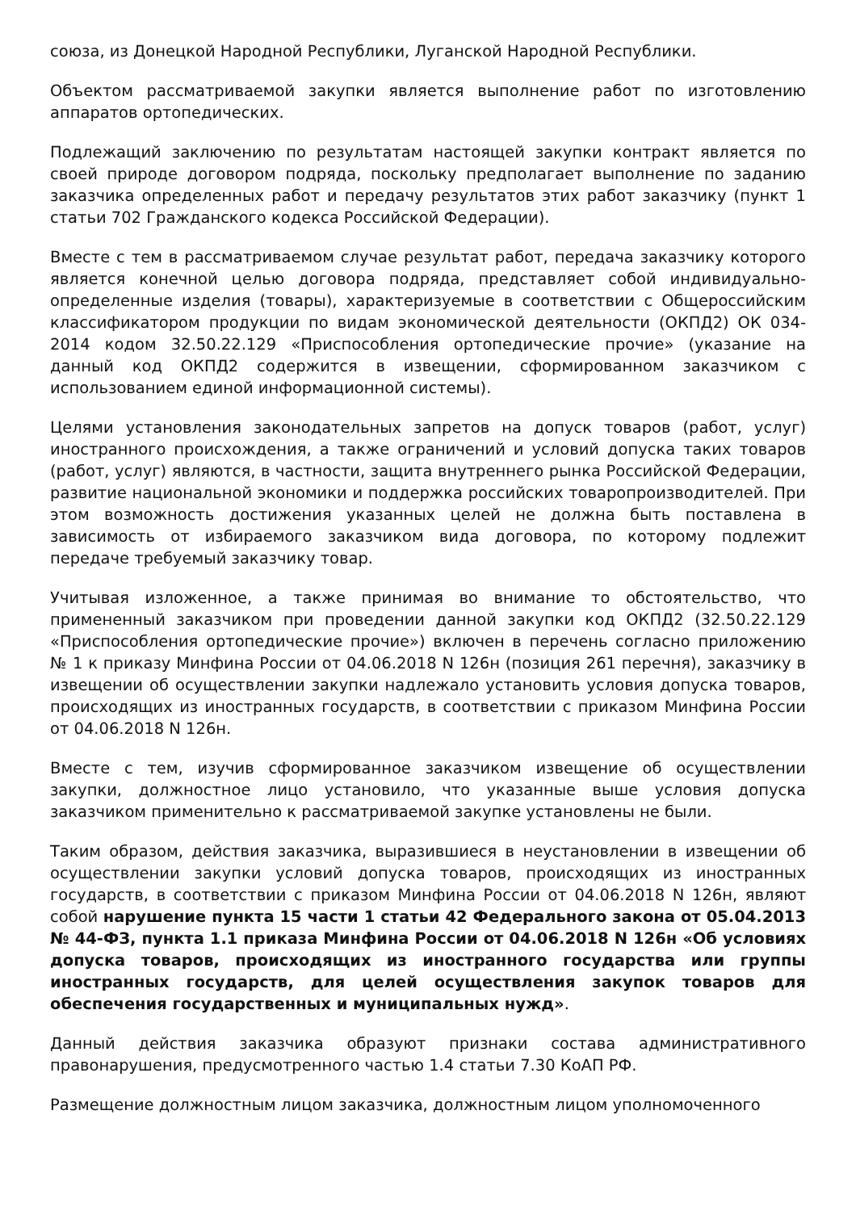союза, из Донецкой Народной Республики, Луганской Народной Республики.
Объектом рассматриваемой закупки является выполнение работ по изготовлению аппаратов ортопедических.
Подлежащий заключению по результатам настоящей закупки контракт является по своей природе договором подряда, поскольку предполагает выполнение по заданию заказчика определенных работ и передачу результатов этих работ заказчику (пункт 1 статьи 702 Гражданского кодекса Российской Федерации).
Вместе с тем в рассматриваемом случае результат работ, передача заказчику которого является конечной целью договора подряда, представляет собой индивидуально-определенные изделия (товары), характеризуемые в соответствии с Общероссийским классификатором продукции по видам экономической деятельности (ОКПД2) ОК 034-2014 кодом 32.50.22.129 «Приспособления ортопедические прочие» (указание на данный код ОКПД2 содержится в извещении, сформированном заказчиком с использованием единой информационной системы).
Целями установления законодательных запретов на допуск товаров (работ, услуг) иностранного происхождения, а также ограничений и условий допуска таких товаров (работ, услуг) являются, в частности, защита внутреннего рынка Российской Федерации, развитие национальной экономики и поддержка российских товаропроизводителей. При этом возможность достижения указанных целей не должна быть поставлена в зависимость от избираемого заказчиком вида договора, по которому подлежит передаче требуемый заказчику товар.
Учитывая изложенное, а также принимая во внимание то обстоятельство, что примененный заказчиком при проведении данной закупки код ОКПД2 (32.50.22.129 «Приспособления ортопедические прочие») включен в перечень согласно приложению № 1 к приказу Минфина России от 04.06.2018 N 126н (позиция 261 перечня), заказчику в извещении об осуществлении закупки надлежало установить условия допуска товаров, происходящих из иностранных государств, в соответствии с приказом Минфина России от 04.06.2018 N 126н.
Вместе с тем, изучив сформированное заказчиком извещение об осуществлении закупки, должностное лицо установило, что указанные выше условия допуска заказчиком применительно к рассматриваемой закупке установлены не были.
Таким образом, действия заказчика, выразившиеся в неустановлении в извещении об осуществлении закупки условий допуска товаров, происходящих из иностранных государств, в соответствии с приказом Минфина России от 04.06.2018 N 126н, являют собой нарушение пункта 15 части 1 статьи 42 Федерального закона от 05.04.2013 № 44-ФЗ, пункта 1.1 приказа Минфина России от 04.06.2018 N 126н «Об условиях допуска товаров, происходящих из иностранного государства или группы иностранных государств, для целей осуществления закупок товаров для обеспечения государственных и муниципальных нужд».
Данный действия заказчика образуют признаки состава административного правонарушения, предусмотренного частью 1.4 статьи 7.30 КоАП РФ.
Размещение должностным лицом заказчика, должностным лицом уполномоченного